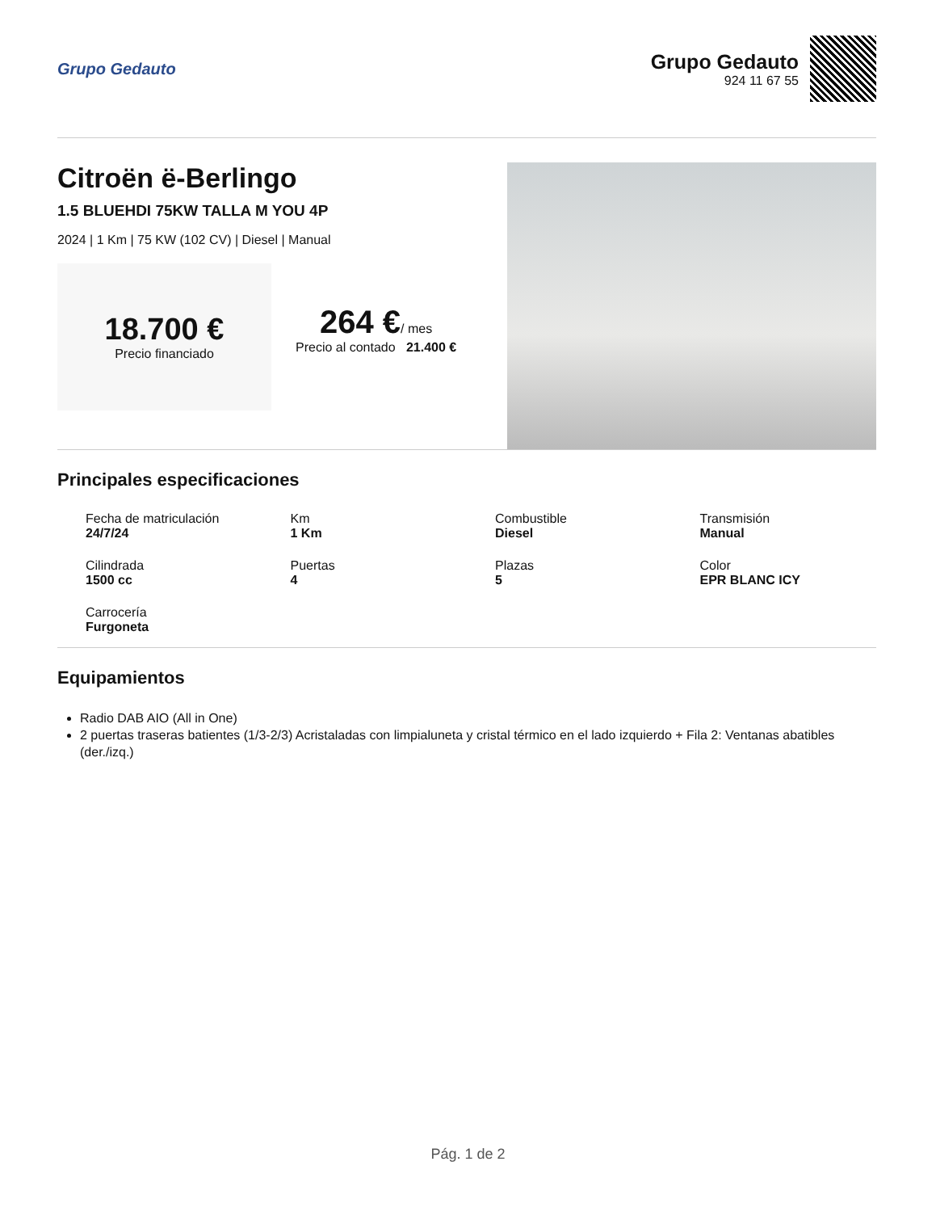Grupo Gedauto
Grupo Gedauto
924 11 67 55
Citroën ë-Berlingo
1.5 BLUEHDI 75KW TALLA M YOU 4P
2024 | 1 Km | 75 KW (102 CV) | Diesel | Manual
18.700 €
Precio financiado
264 €/ mes
Precio al contado 21.400 €
Principales especificaciones
Fecha de matriculación
24/7/24
Km
1 Km
Combustible
Diesel
Transmisión
Manual
Cilindrada
1500 cc
Puertas
4
Plazas
5
Color
EPR BLANC ICY
Carrocería
Furgoneta
Equipamientos
Radio DAB AIO (All in One)
2 puertas traseras batientes (1/3-2/3) Acristaladas con limpialuneta y cristal térmico en el lado izquierdo + Fila 2: Ventanas abatibles (der./izq.)
Pág. 1 de 2